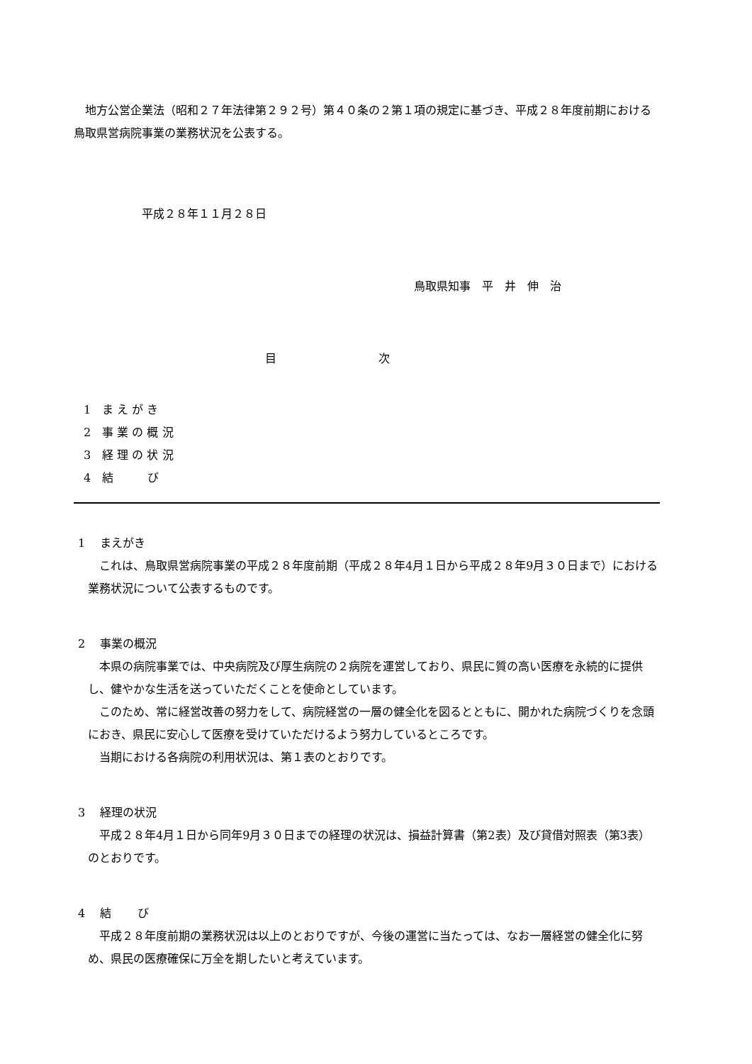地方公営企業法（昭和２７年法律第２９２号）第４０条の２第１項の規定に基づき、平成２８年度前期における鳥取県営病院事業の業務状況を公表する。
平成２８年１１月２８日
鳥取県知事　平　井　伸　治
目　　　　　　　　　次
1　ま え が き
2　事 業 の 概 況
3　経 理 の 状 況
4　結　　　び
1　 まえがき
これは、鳥取県営病院事業の平成２８年度前期（平成２８年4月１日から平成２８年9月３０日まで）における業務状況について公表するものです。
2　 事業の概況
本県の病院事業では、中央病院及び厚生病院の２病院を運営しており、県民に質の高い医療を永続的に提供し、健やかな生活を送っていただくことを使命としています。
このため、常に経営改善の努力をして、病院経営の一層の健全化を図るとともに、開かれた病院づくりを念頭におき、県民に安心して医療を受けていただけるよう努力しているところです。
当期における各病院の利用状況は、第１表のとおりです。
3　 経理の状況
平成２８年4月１日から同年9月３０日までの経理の状況は、損益計算書（第2表）及び貸借対照表（第3表）のとおりです。
4　 結　　 び
平成２８年度前期の業務状況は以上のとおりですが、今後の運営に当たっては、なお一層経営の健全化に努め、県民の医療確保に万全を期したいと考えています。